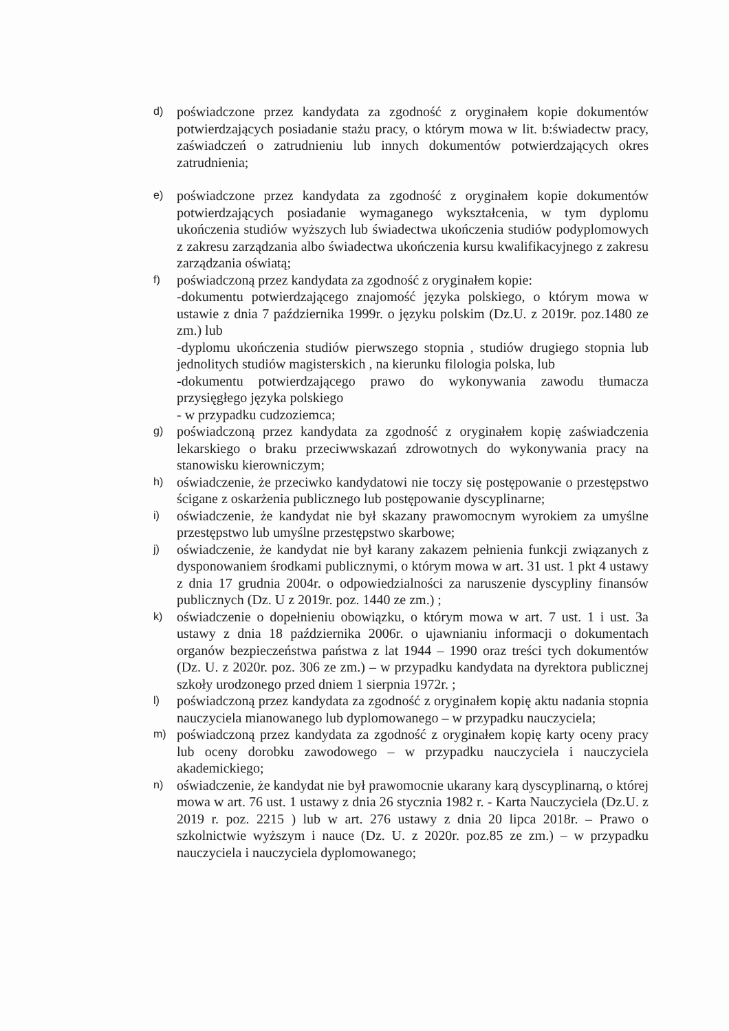d)
poświadczone przez kandydata za zgodność z oryginałem kopie dokumentów potwierdzających posiadanie stażu pracy, o którym mowa w lit. b:świadectw pracy, zaświadczeń o zatrudnieniu lub innych dokumentów potwierdzających okres zatrudnienia;
e)
poświadczone przez kandydata za zgodność z oryginałem kopie dokumentów potwierdzających posiadanie wymaganego wykształcenia, w tym dyplomu ukończenia studiów wyższych lub świadectwa ukończenia studiów podyplomowych z zakresu zarządzania albo świadectwa ukończenia kursu kwalifikacyjnego z zakresu zarządzania oświatą;
f)
poświadczoną przez kandydata za zgodność z oryginałem kopie:
-dokumentu potwierdzającego znajomość języka polskiego, o którym mowa w ustawie z dnia 7 października 1999r. o języku polskim (Dz.U. z 2019r. poz.1480 ze zm.) lub
-dyplomu ukończenia studiów pierwszego stopnia , studiów drugiego stopnia lub jednolitych studiów magisterskich , na kierunku filologia polska, lub
-dokumentu potwierdzającego prawo do wykonywania zawodu tłumacza przysięgłego języka polskiego
- w przypadku cudzoziemca;
g)
poświadczoną przez kandydata za zgodność z oryginałem kopię zaświadczenia lekarskiego o braku przeciwwskazań zdrowotnych do wykonywania pracy na stanowisku kierowniczym;
h)
oświadczenie, że przeciwko kandydatowi nie toczy się postępowanie o przestępstwo ścigane z oskarżenia publicznego lub postępowanie dyscyplinarne;
i)
oświadczenie, że kandydat nie był skazany prawomocnym wyrokiem za umyślne przestępstwo lub umyślne przestępstwo skarbowe;
j)
oświadczenie, że kandydat nie był karany zakazem pełnienia funkcji związanych z dysponowaniem środkami publicznymi, o którym mowa w art. 31 ust. 1 pkt 4 ustawy z dnia 17 grudnia 2004r. o odpowiedzialności za naruszenie dyscypliny finansów publicznych (Dz. U z 2019r. poz. 1440 ze zm.) ;
k)
oświadczenie o dopełnieniu obowiązku, o którym mowa w art. 7 ust. 1 i ust. 3a ustawy z dnia 18 października 2006r. o ujawnianiu informacji o dokumentach organów bezpieczeństwa państwa z lat 1944 – 1990 oraz treści tych dokumentów (Dz. U. z 2020r. poz. 306 ze zm.) – w przypadku kandydata na dyrektora publicznej szkoły urodzonego przed dniem 1 sierpnia 1972r. ;
l)
poświadczoną przez kandydata za zgodność z oryginałem kopię aktu nadania stopnia nauczyciela mianowanego lub dyplomowanego – w przypadku nauczyciela;
m)
poświadczoną przez kandydata za zgodność z oryginałem kopię karty oceny pracy lub oceny dorobku zawodowego – w przypadku nauczyciela i nauczyciela akademickiego;
n)
oświadczenie, że kandydat nie był prawomocnie ukarany karą dyscyplinarną, o której mowa w art. 76 ust. 1 ustawy z dnia 26 stycznia 1982 r. - Karta Nauczyciela (Dz.U. z 2019 r. poz. 2215 ) lub w art. 276 ustawy z dnia 20 lipca 2018r. – Prawo o szkolnictwie wyższym i nauce (Dz. U. z 2020r. poz.85 ze zm.) – w przypadku nauczyciela i nauczyciela dyplomowanego;